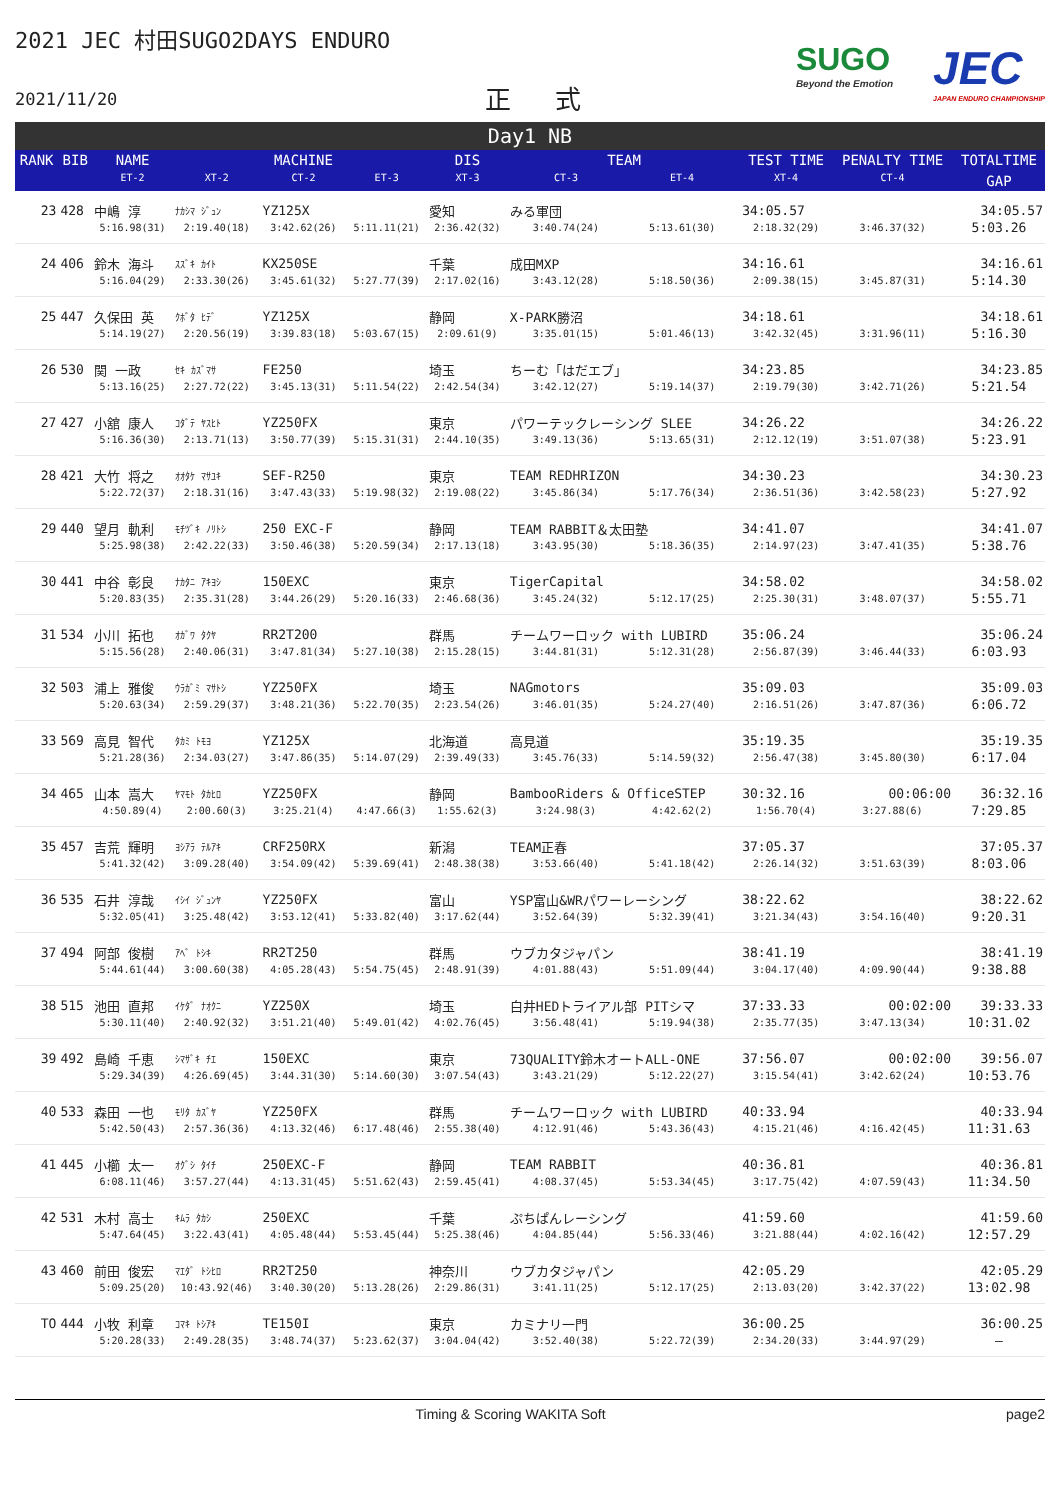2021 JEC 村田SUGO2DAYS ENDURO
2021/11/20
正 式
SUGO
Beyond the Emotion
JEC
JAPAN ENDURO CHAMPIONSHIP
Day1 NB
| RANK | BIB | NAME | | MACHINE | | DIS | TEAM | | TEST TIME | PENALTY TIME | TOTALTIME |
| --- | --- | --- | --- | --- | --- | --- | --- | --- | --- | --- | --- |
| | | ET-2 | XT-2 | CT-2 | ET-3 | XT-3 | CT-3 | ET-4 | XT-4 | CT-4 | GAP |
| 23 | 428 | 中嶋 淳 | ﾅｶｼﾏ ｼﾞｭﾝ | YZ125X | | 愛知 | みる軍団 | | 34:05.57 | | 34:05.57 |
| | | 5:16.98(31) | 2:19.40(18) | 3:42.62(26) | 5:11.11(21) | 2:36.42(32) | 3:40.74(24) | 5:13.61(30) | 2:18.32(29) | 3:46.37(32) | 5:03.26 |
| 24 | 406 | 鈴木 海斗 | ｽｽﾞｷ ｶｲﾄ | KX250SE | | 千葉 | 成田MXP | | 34:16.61 | | 34:16.61 |
| | | 5:16.04(29) | 2:33.30(26) | 3:45.61(32) | 5:27.77(39) | 2:17.02(16) | 3:43.12(28) | 5:18.50(36) | 2:09.38(15) | 3:45.87(31) | 5:14.30 |
| 25 | 447 | 久保田 英 | ｸﾎﾞﾀ ﾋﾃﾞ | YZ125X | | 静岡 | X-PARK勝沼 | | 34:18.61 | | 34:18.61 |
| | | 5:14.19(27) | 2:20.56(19) | 3:39.83(18) | 5:03.67(15) | 2:09.61(9) | 3:35.01(15) | 5:01.46(13) | 3:42.32(45) | 3:31.96(11) | 5:16.30 |
| 26 | 530 | 関 一政 | ｾｷ ｶｽﾞﾏｻ | FE250 | | 埼玉 | ちーむ「はだエブ」 | | 34:23.85 | | 34:23.85 |
| | | 5:13.16(25) | 2:27.72(22) | 3:45.13(31) | 5:11.54(22) | 2:42.54(34) | 3:42.12(27) | 5:19.14(37) | 2:19.79(30) | 3:42.71(26) | 5:21.54 |
| 27 | 427 | 小舘 康人 | ｺﾀﾞﾃ ﾔｽﾋﾄ | YZ250FX | | 東京 | パワーテックレーシング SLEE | | 34:26.22 | | 34:26.22 |
| | | 5:16.36(30) | 2:13.71(13) | 3:50.77(39) | 5:15.31(31) | 2:44.10(35) | 3:49.13(36) | 5:13.65(31) | 2:12.12(19) | 3:51.07(38) | 5:23.91 |
| 28 | 421 | 大竹 将之 | ｵｵﾀｹ ﾏｻﾕｷ | SEF-R250 | | 東京 | TEAM REDHRIZON | | 34:30.23 | | 34:30.23 |
| | | 5:22.72(37) | 2:18.31(16) | 3:47.43(33) | 5:19.98(32) | 2:19.08(22) | 3:45.86(34) | 5:17.76(34) | 2:36.51(36) | 3:42.58(23) | 5:27.92 |
| 29 | 440 | 望月 軌利 | ﾓﾁﾂﾞｷ ﾉﾘﾄｼ | 250 EXC-F | | 静岡 | TEAM RABBIT＆太田塾 | | 34:41.07 | | 34:41.07 |
| | | 5:25.98(38) | 2:42.22(33) | 3:50.46(38) | 5:20.59(34) | 2:17.13(18) | 3:43.95(30) | 5:18.36(35) | 2:14.97(23) | 3:47.41(35) | 5:38.76 |
| 30 | 441 | 中谷 彰良 | ﾅｶﾀﾆ ｱｷﾖｼ | 150EXC | | 東京 | TigerCapital | | 34:58.02 | | 34:58.02 |
| | | 5:20.83(35) | 2:35.31(28) | 3:44.26(29) | 5:20.16(33) | 2:46.68(36) | 3:45.24(32) | 5:12.17(25) | 2:25.30(31) | 3:48.07(37) | 5:55.71 |
| 31 | 534 | 小川 拓也 | ｵｶﾞﾜ ﾀｸﾔ | RR2T200 | | 群馬 | チームワーロック with LUBIRD | | 35:06.24 | | 35:06.24 |
| | | 5:15.56(28) | 2:40.06(31) | 3:47.81(34) | 5:27.10(38) | 2:15.28(15) | 3:44.81(31) | 5:12.31(28) | 2:56.87(39) | 3:46.44(33) | 6:03.93 |
| 32 | 503 | 浦上 雅俊 | ｳﾗｶﾞﾐ ﾏｻﾄｼ | YZ250FX | | 埼玉 | NAGmotors | | 35:09.03 | | 35:09.03 |
| | | 5:20.63(34) | 2:59.29(37) | 3:48.21(36) | 5:22.70(35) | 2:23.54(26) | 3:46.01(35) | 5:24.27(40) | 2:16.51(26) | 3:47.87(36) | 6:06.72 |
| 33 | 569 | 高見 智代 | ﾀｶﾐ ﾄﾓﾖ | YZ125X | | 北海道 | 高見道 | | 35:19.35 | | 35:19.35 |
| | | 5:21.28(36) | 2:34.03(27) | 3:47.86(35) | 5:14.07(29) | 2:39.49(33) | 3:45.76(33) | 5:14.59(32) | 2:56.47(38) | 3:45.80(30) | 6:17.04 |
| 34 | 465 | 山本 嵩大 | ﾔﾏﾓﾄ ﾀｶﾋﾛ | YZ250FX | | 静岡 | BambooRiders & OfficeSTEP | | 30:32.16 | 00:06:00 | 36:32.16 |
| | | 4:50.89(4) | 2:00.60(3) | 3:25.21(4) | 4:47.66(3) | 1:55.62(3) | 3:24.98(3) | 4:42.62(2) | 1:56.70(4) | 3:27.88(6) | 7:29.85 |
| 35 | 457 | 吉荒 輝明 | ﾖｼｱﾗ ﾃﾙｱｷ | CRF250RX | | 新潟 | TEAM正春 | | 37:05.37 | | 37:05.37 |
| | | 5:41.32(42) | 3:09.28(40) | 3:54.09(42) | 5:39.69(41) | 2:48.38(38) | 3:53.66(40) | 5:41.18(42) | 2:26.14(32) | 3:51.63(39) | 8:03.06 |
| 36 | 535 | 石井 淳哉 | ｲｼｲ ｼﾞｭﾝﾔ | YZ250FX | | 富山 | YSP富山&WRパワーレーシング | | 38:22.62 | | 38:22.62 |
| | | 5:32.05(41) | 3:25.48(42) | 3:53.12(41) | 5:33.82(40) | 3:17.62(44) | 3:52.64(39) | 5:32.39(41) | 3:21.34(43) | 3:54.16(40) | 9:20.31 |
| 37 | 494 | 阿部 俊樹 | ｱﾍﾞ ﾄｼｷ | RR2T250 | | 群馬 | ウブカタジャパン | | 38:41.19 | | 38:41.19 |
| | | 5:44.61(44) | 3:00.60(38) | 4:05.28(43) | 5:54.75(45) | 2:48.91(39) | 4:01.88(43) | 5:51.09(44) | 3:04.17(40) | 4:09.90(44) | 9:38.88 |
| 38 | 515 | 池田 直邦 | ｲｹﾀﾞ ﾅｵｸﾆ | YZ250X | | 埼玉 | 白井HEDトライアル部 PITシマ | | 37:33.33 | 00:02:00 | 39:33.33 |
| | | 5:30.11(40) | 2:40.92(32) | 3:51.21(40) | 5:49.01(42) | 4:02.76(45) | 3:56.48(41) | 5:19.94(38) | 2:35.77(35) | 3:47.13(34) | 10:31.02 |
| 39 | 492 | 島崎 千恵 | ｼﾏｻﾞｷ ﾁｴ | 150EXC | | 東京 | 73QUALITY鈴木オートALL-ONE | | 37:56.07 | 00:02:00 | 39:56.07 |
| | | 5:29.34(39) | 4:26.69(45) | 3:44.31(30) | 5:14.60(30) | 3:07.54(43) | 3:43.21(29) | 5:12.22(27) | 3:15.54(41) | 3:42.62(24) | 10:53.76 |
| 40 | 533 | 森田 一也 | ﾓﾘﾀ ｶｽﾞﾔ | YZ250FX | | 群馬 | チームワーロック with LUBIRD | | 40:33.94 | | 40:33.94 |
| | | 5:42.50(43) | 2:57.36(36) | 4:13.32(46) | 6:17.48(46) | 2:55.38(40) | 4:12.91(46) | 5:43.36(43) | 4:15.21(46) | 4:16.42(45) | 11:31.63 |
| 41 | 445 | 小櫛 太一 | ｵｸﾞｼ ﾀｲﾁ | 250EXC-F | | 静岡 | TEAM RABBIT | | 40:36.81 | | 40:36.81 |
| | | 6:08.11(46) | 3:57.27(44) | 4:13.31(45) | 5:51.62(43) | 2:59.45(41) | 4:08.37(45) | 5:53.34(45) | 3:17.75(42) | 4:07.59(43) | 11:34.50 |
| 42 | 531 | 木村 高士 | ｷﾑﾗ ﾀｶｼ | 250EXC | | 千葉 | ぷちぱんレーシング | | 41:59.60 | | 41:59.60 |
| | | 5:47.64(45) | 3:22.43(41) | 4:05.48(44) | 5:53.45(44) | 5:25.38(46) | 4:04.85(44) | 5:56.33(46) | 3:21.88(44) | 4:02.16(42) | 12:57.29 |
| 43 | 460 | 前田 俊宏 | ﾏｴﾀﾞ ﾄｼﾋﾛ | RR2T250 | | 神奈川 | ウブカタジャパン | | 42:05.29 | | 42:05.29 |
| | | 5:09.25(20) | 10:43.92(46) | 3:40.30(20) | 5:13.28(26) | 2:29.86(31) | 3:41.11(25) | 5:12.17(25) | 2:13.03(20) | 3:42.37(22) | 13:02.98 |
| TO | 444 | 小牧 利章 | ｺﾏｷ ﾄｼｱｷ | TE150I | | 東京 | カミナリ一門 | | 36:00.25 | | 36:00.25 |
| | | 5:20.28(33) | 2:49.28(35) | 3:48.74(37) | 5:23.62(37) | 3:04.04(42) | 3:52.40(38) | 5:22.72(39) | 2:34.20(33) | 3:44.97(29) | – |
Timing & Scoring WAKITA Soft page2